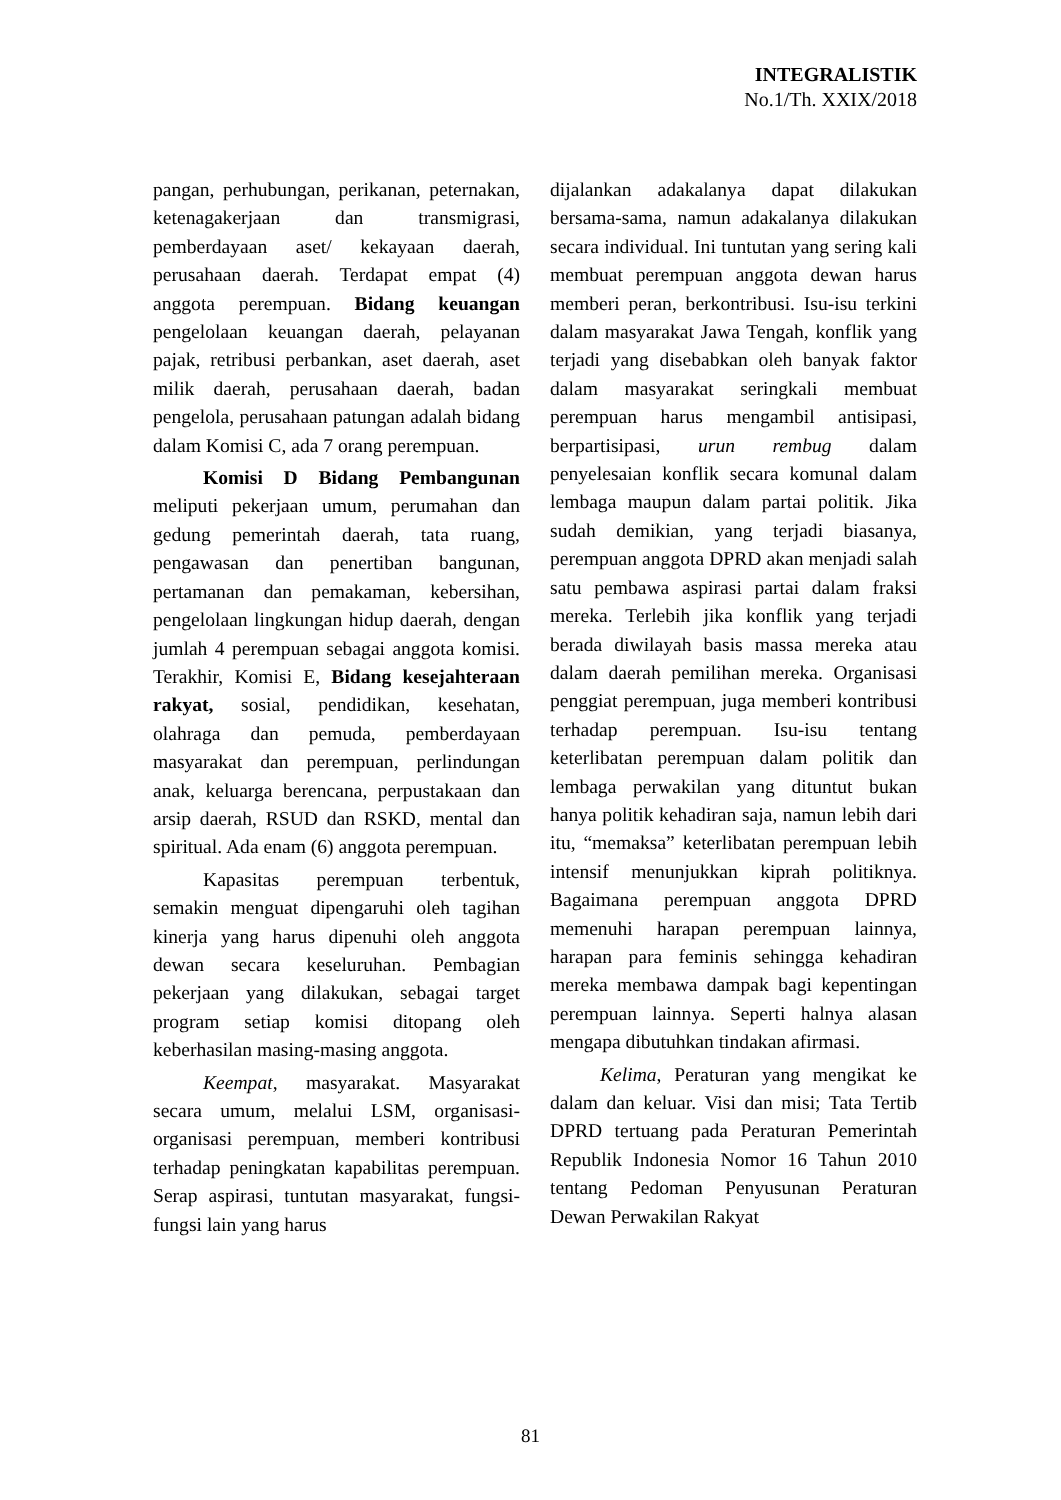INTEGRALISTIK
No.1/Th. XXIX/2018
pangan, perhubungan, perikanan, peternakan, ketenagakerjaan dan transmigrasi, pemberdayaan aset/ kekayaan daerah, perusahaan daerah. Terdapat empat (4) anggota perempuan. Bidang keuangan pengelolaan keuangan daerah, pelayanan pajak, retribusi perbankan, aset daerah, aset milik daerah, perusahaan daerah, badan pengelola, perusahaan patungan adalah bidang dalam Komisi C, ada 7 orang perempuan.
Komisi D Bidang Pembangunan meliputi pekerjaan umum, perumahan dan gedung pemerintah daerah, tata ruang, pengawasan dan penertiban bangunan, pertamanan dan pemakaman, kebersihan, pengelolaan lingkungan hidup daerah, dengan jumlah 4 perempuan sebagai anggota komisi. Terakhir, Komisi E, Bidang kesejahteraan rakyat, sosial, pendidikan, kesehatan, olahraga dan pemuda, pemberdayaan masyarakat dan perempuan, perlindungan anak, keluarga berencana, perpustakaan dan arsip daerah, RSUD dan RSKD, mental dan spiritual. Ada enam (6) anggota perempuan.
Kapasitas perempuan terbentuk, semakin menguat dipengaruhi oleh tagihan kinerja yang harus dipenuhi oleh anggota dewan secara keseluruhan. Pembagian pekerjaan yang dilakukan, sebagai target program setiap komisi ditopang oleh keberhasilan masing-masing anggota.
Keempat, masyarakat. Masyarakat secara umum, melalui LSM, organisasi-organisasi perempuan, memberi kontribusi terhadap peningkatan kapabilitas perempuan. Serap aspirasi, tuntutan masyarakat, fungsi-fungsi lain yang harus
dijalankan adakalanya dapat dilakukan bersama-sama, namun adakalanya dilakukan secara individual. Ini tuntutan yang sering kali membuat perempuan anggota dewan harus memberi peran, berkontribusi. Isu-isu terkini dalam masyarakat Jawa Tengah, konflik yang terjadi yang disebabkan oleh banyak faktor dalam masyarakat seringkali membuat perempuan harus mengambil antisipasi, berpartisipasi, urun rembug dalam penyelesaian konflik secara komunal dalam lembaga maupun dalam partai politik. Jika sudah demikian, yang terjadi biasanya, perempuan anggota DPRD akan menjadi salah satu pembawa aspirasi partai dalam fraksi mereka. Terlebih jika konflik yang terjadi berada diwilayah basis massa mereka atau dalam daerah pemilihan mereka. Organisasi penggiat perempuan, juga memberi kontribusi terhadap perempuan. Isu-isu tentang keterlibatan perempuan dalam politik dan lembaga perwakilan yang dituntut bukan hanya politik kehadiran saja, namun lebih dari itu, “memaksa” keterlibatan perempuan lebih intensif menunjukkan kiprah politiknya. Bagaimana perempuan anggota DPRD memenuhi harapan perempuan lainnya, harapan para feminis sehingga kehadiran mereka membawa dampak bagi kepentingan perempuan lainnya. Seperti halnya alasan mengapa dibutuhkan tindakan afirmasi.
Kelima, Peraturan yang mengikat ke dalam dan keluar. Visi dan misi; Tata Tertib DPRD tertuang pada Peraturan Pemerintah Republik Indonesia Nomor 16 Tahun 2010 tentang Pedoman Penyusunan Peraturan Dewan Perwakilan Rakyat
81